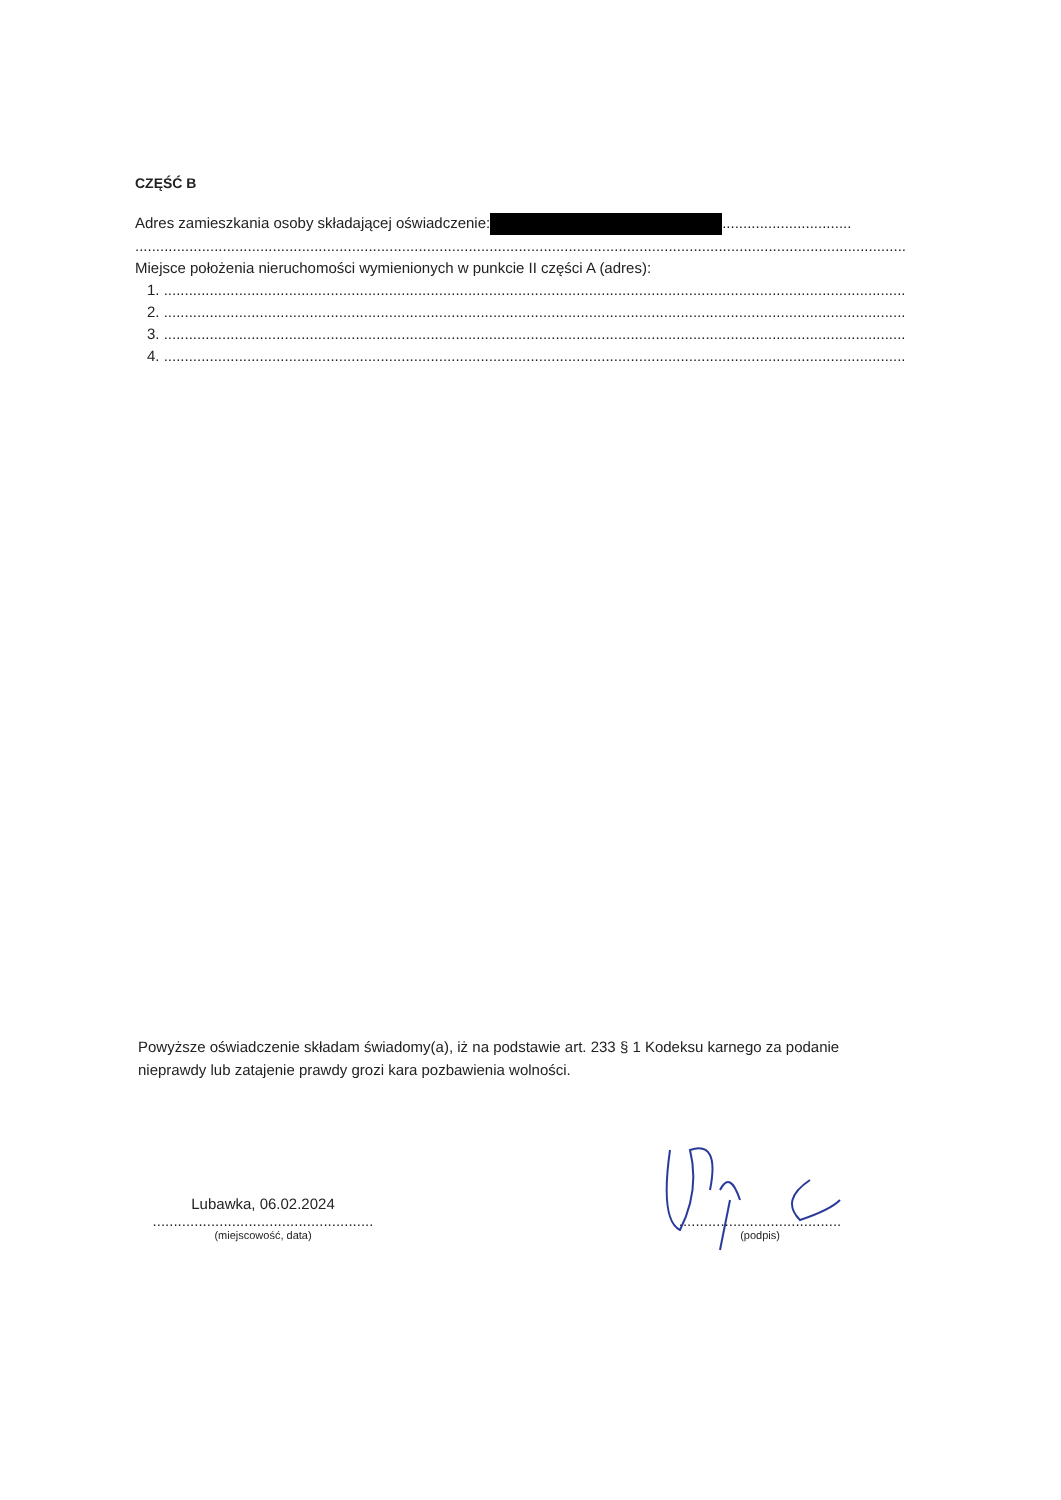CZĘŚĆ B
Adres zamieszkania osoby składającej oświadczenie: ...............................
.........................................................................................................................................................................................
Miejsce położenia nieruchomości wymienionych w punkcie II części A (adres):
1. ..........................................................................................................................................................................................
2. ..........................................................................................................................................................................................
3. ..........................................................................................................................................................................................
4. ..........................................................................................................................................................................................
Powyższe oświadczenie składam świadomy(a), iż na podstawie art. 233 § 1 Kodeksu karnego za podanie nieprawdy lub zatajenie prawdy grozi kara pozbawienia wolności.
Lubawka, 06.02.2024
.....................................................
(miejscowość, data)
.......................................
(podpis)